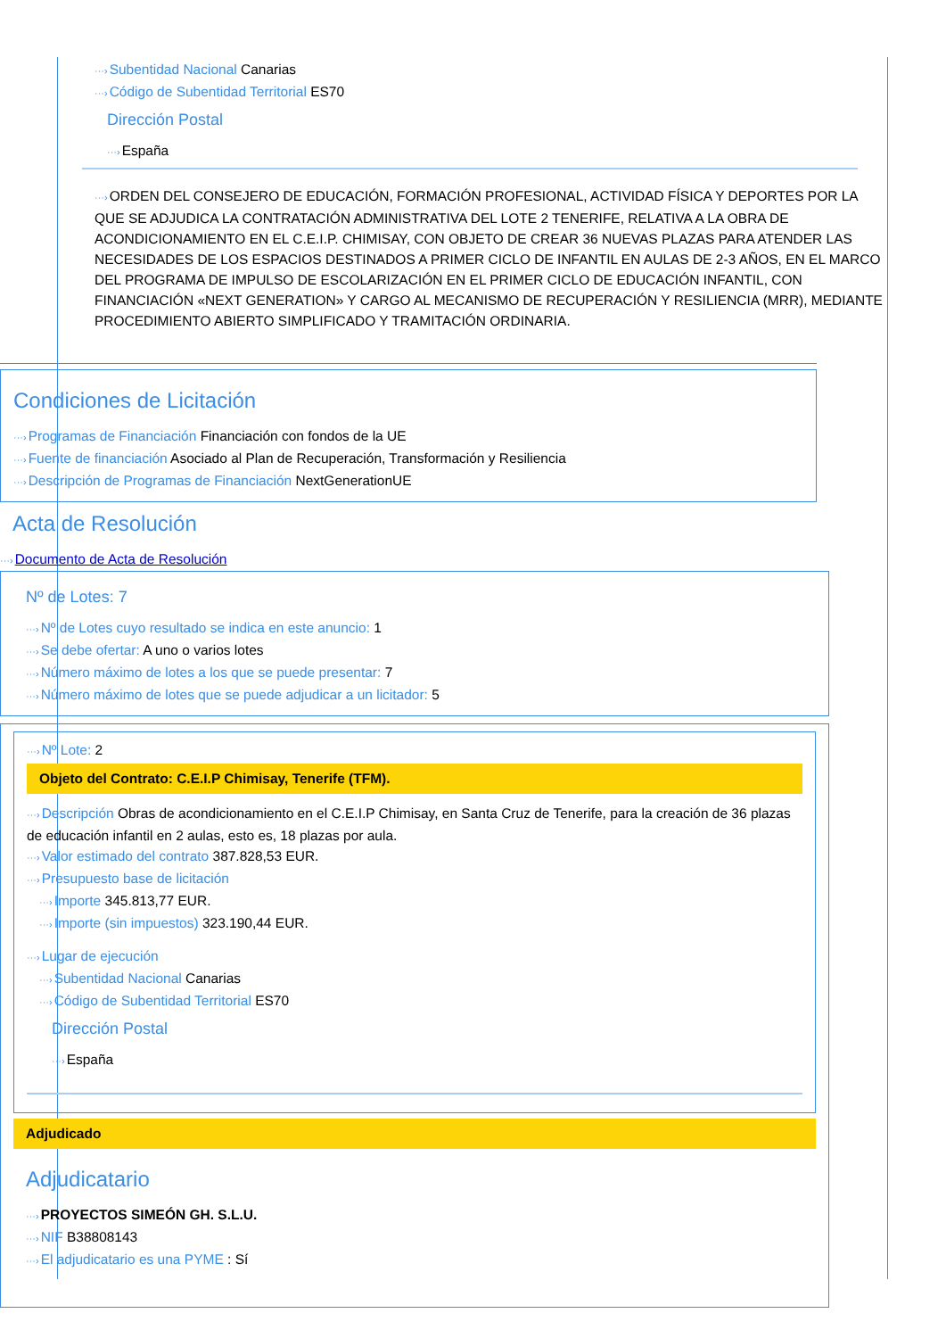···›Subentidad Nacional Canarias
···›Código de Subentidad Territorial ES70
Dirección Postal
···›España
···›ORDEN DEL CONSEJERO DE EDUCACIÓN, FORMACIÓN PROFESIONAL, ACTIVIDAD FÍSICA Y DEPORTES POR LA QUE SE ADJUDICA LA CONTRATACIÓN ADMINISTRATIVA DEL LOTE 2 TENERIFE, RELATIVA A LA OBRA DE ACONDICIONAMIENTO EN EL C.E.I.P. CHIMISAY, CON OBJETO DE CREAR 36 NUEVAS PLAZAS PARA ATENDER LAS NECESIDADES DE LOS ESPACIOS DESTINADOS A PRIMER CICLO DE INFANTIL EN AULAS DE 2-3 AÑOS, EN EL MARCO DEL PROGRAMA DE IMPULSO DE ESCOLARIZACIÓN EN EL PRIMER CICLO DE EDUCACIÓN INFANTIL, CON FINANCIACIÓN «NEXT GENERATION» Y CARGO AL MECANISMO DE RECUPERACIÓN Y RESILIENCIA (MRR), MEDIANTE PROCEDIMIENTO ABIERTO SIMPLIFICADO Y TRAMITACIÓN ORDINARIA.
Condiciones de Licitación
···›Programas de Financiación Financiación con fondos de la UE
···›Fuente de financiación Asociado al Plan de Recuperación, Transformación y Resiliencia
···›Descripción de Programas de Financiación NextGenerationUE
Acta de Resolución
···›Documento de Acta de Resolución
Nº de Lotes: 7
···›Nº de Lotes cuyo resultado se indica en este anuncio: 1
···›Se debe ofertar: A uno o varios lotes
···›Número máximo de lotes a los que se puede presentar: 7
···›Número máximo de lotes que se puede adjudicar a un licitador: 5
···›Nº Lote: 2
Objeto del Contrato: C.E.I.P Chimisay, Tenerife (TFM).
···›Descripción Obras de acondicionamiento en el C.E.I.P Chimisay, en Santa Cruz de Tenerife, para la creación de 36 plazas de educación infantil en 2 aulas, esto es, 18 plazas por aula.
···›Valor estimado del contrato 387.828,53 EUR.
···›Presupuesto base de licitación
···›Importe 345.813,77 EUR.
···›Importe (sin impuestos) 323.190,44 EUR.
···›Lugar de ejecución
···›Subentidad Nacional Canarias
···›Código de Subentidad Territorial ES70
Dirección Postal
···›España
Adjudicado
Adjudicatario
···›PROYECTOS SIMEÓN GH. S.L.U.
···›NIF B38808143
···›El adjudicatario es una PYME : Sí